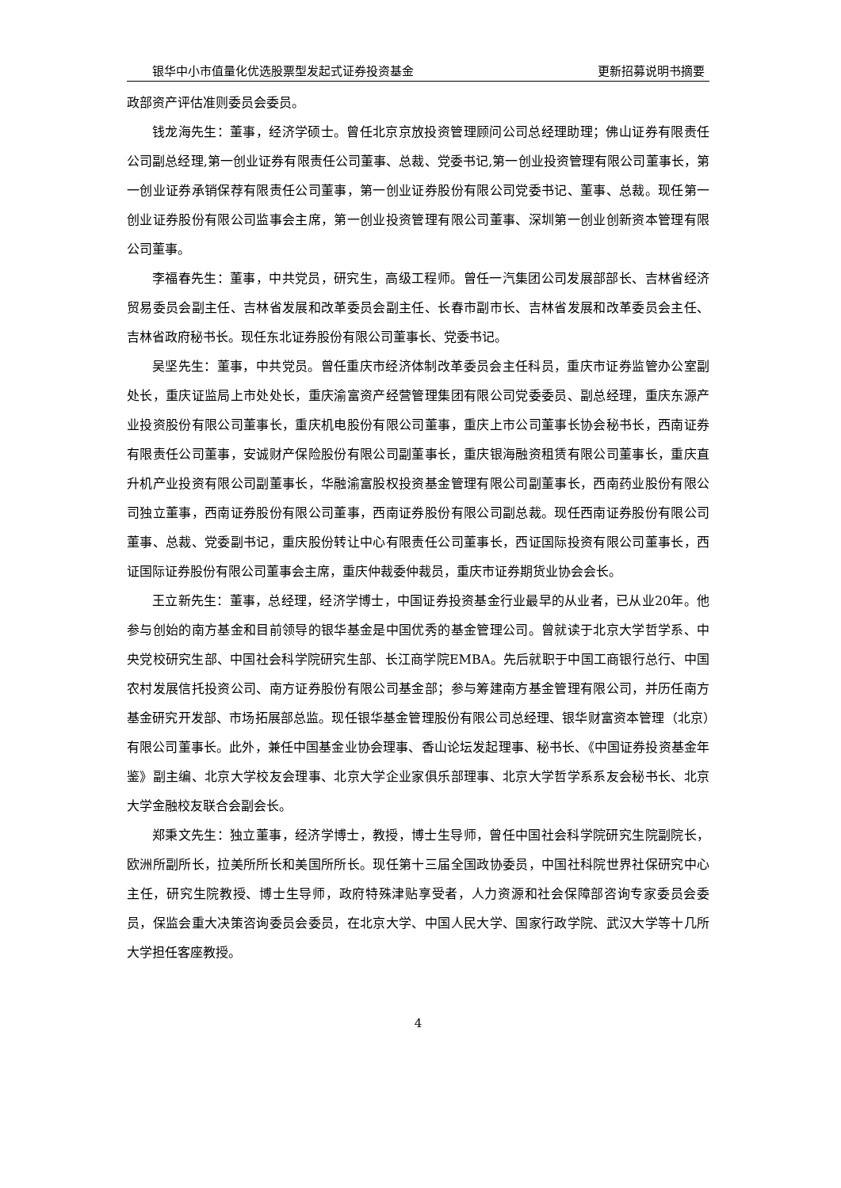银华中小市值量化优选股票型发起式证券投资基金 更新招募说明书摘要
政部资产评估准则委员会委员。
钱龙海先生：董事，经济学硕士。曾任北京京放投资管理顾问公司总经理助理；佛山证券有限责任公司副总经理,第一创业证券有限责任公司董事、总裁、党委书记,第一创业投资管理有限公司董事长，第一创业证券承销保荐有限责任公司董事，第一创业证券股份有限公司党委书记、董事、总裁。现任第一创业证券股份有限公司监事会主席，第一创业投资管理有限公司董事、深圳第一创业创新资本管理有限公司董事。
李福春先生：董事，中共党员，研究生，高级工程师。曾任一汽集团公司发展部部长、吉林省经济贸易委员会副主任、吉林省发展和改革委员会副主任、长春市副市长、吉林省发展和改革委员会主任、吉林省政府秘书长。现任东北证券股份有限公司董事长、党委书记。
吴坚先生：董事，中共党员。曾任重庆市经济体制改革委员会主任科员，重庆市证券监管办公室副处长，重庆证监局上市处处长，重庆渝富资产经营管理集团有限公司党委委员、副总经理，重庆东源产业投资股份有限公司董事长，重庆机电股份有限公司董事，重庆上市公司董事长协会秘书长，西南证券有限责任公司董事，安诚财产保险股份有限公司副董事长，重庆银海融资租赁有限公司董事长，重庆直升机产业投资有限公司副董事长，华融渝富股权投资基金管理有限公司副董事长，西南药业股份有限公司独立董事，西南证券股份有限公司董事，西南证券股份有限公司副总裁。现任西南证券股份有限公司董事、总裁、党委副书记，重庆股份转让中心有限责任公司董事长，西证国际投资有限公司董事长，西证国际证券股份有限公司董事会主席，重庆仲裁委仲裁员，重庆市证券期货业协会会长。
王立新先生：董事，总经理，经济学博士，中国证券投资基金行业最早的从业者，已从业20年。他参与创始的南方基金和目前领导的银华基金是中国优秀的基金管理公司。曾就读于北京大学哲学系、中央党校研究生部、中国社会科学院研究生部、长江商学院EMBA。先后就职于中国工商银行总行、中国农村发展信托投资公司、南方证券股份有限公司基金部；参与筹建南方基金管理有限公司，并历任南方基金研究开发部、市场拓展部总监。现任银华基金管理股份有限公司总经理、银华财富资本管理（北京）有限公司董事长。此外，兼任中国基金业协会理事、香山论坛发起理事、秘书长、《中国证券投资基金年鉴》副主编、北京大学校友会理事、北京大学企业家俱乐部理事、北京大学哲学系系友会秘书长、北京大学金融校友联合会副会长。
郑秉文先生：独立董事，经济学博士，教授，博士生导师，曾任中国社会科学院研究生院副院长，欧洲所副所长，拉美所所长和美国所所长。现任第十三届全国政协委员，中国社科院世界社保研究中心主任，研究生院教授、博士生导师，政府特殊津贴享受者，人力资源和社会保障部咨询专家委员会委员，保监会重大决策咨询委员会委员，在北京大学、中国人民大学、国家行政学院、武汉大学等十几所大学担任客座教授。
4